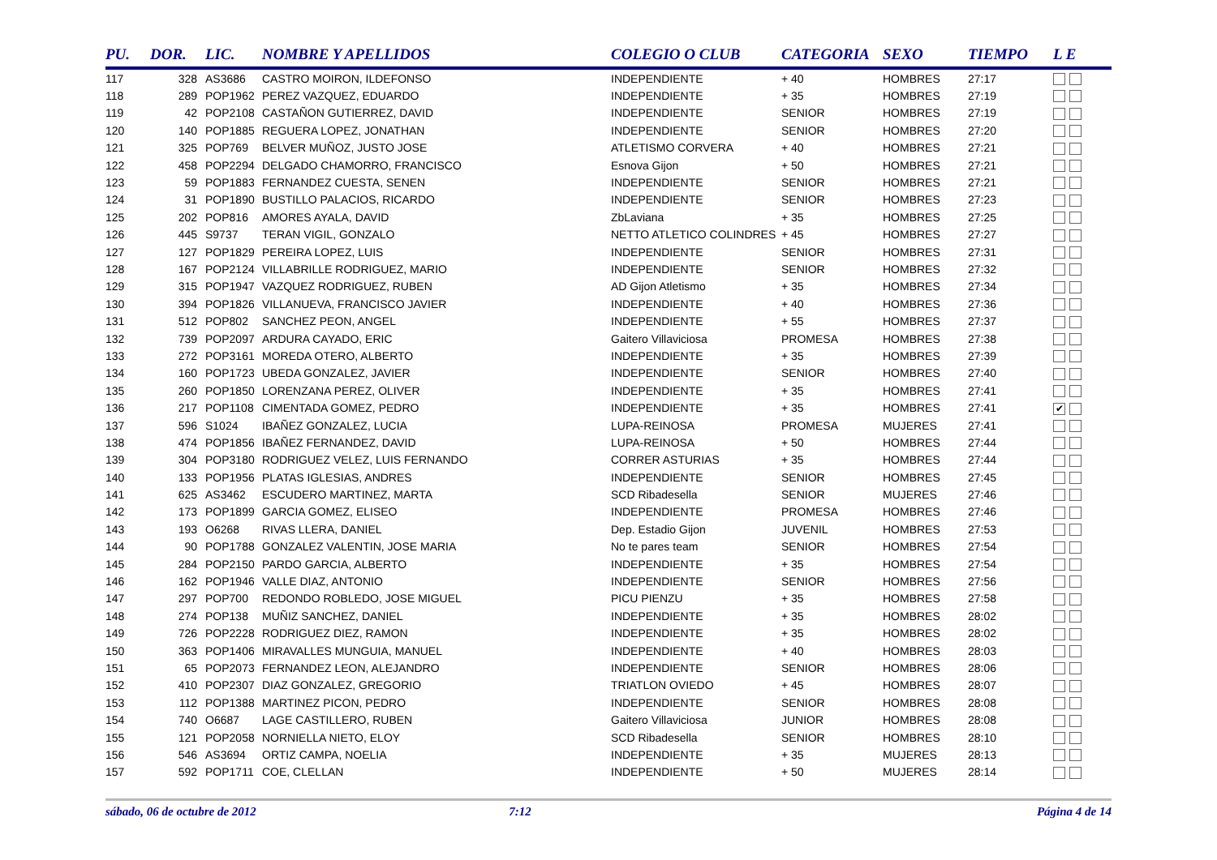| PU. | DOR. | LIC. | NOMBRE Y APELLIDOS | COLEGIO O CLUB | CATEGORIA | SEXO | TIEMPO | L E |
| --- | --- | --- | --- | --- | --- | --- | --- | --- |
| 117 | 328 | AS3686 | CASTRO MOIRON, ILDEFONSO | INDEPENDIENTE | + 40 | HOMBRES | 27:17 | |
| 118 | 289 | POP1962 | PEREZ VAZQUEZ, EDUARDO | INDEPENDIENTE | + 35 | HOMBRES | 27:19 | |
| 119 | 42 | POP2108 | CASTAÑON GUTIERREZ, DAVID | INDEPENDIENTE | SENIOR | HOMBRES | 27:19 | |
| 120 | 140 | POP1885 | REGUERA LOPEZ, JONATHAN | INDEPENDIENTE | SENIOR | HOMBRES | 27:20 | |
| 121 | 325 | POP769 | BELVER MUÑOZ, JUSTO JOSE | ATLETISMO CORVERA | + 40 | HOMBRES | 27:21 | |
| 122 | 458 | POP2294 | DELGADO CHAMORRO, FRANCISCO | Esnova Gijon | + 50 | HOMBRES | 27:21 | |
| 123 | 59 | POP1883 | FERNANDEZ CUESTA, SENEN | INDEPENDIENTE | SENIOR | HOMBRES | 27:21 | |
| 124 | 31 | POP1890 | BUSTILLO PALACIOS, RICARDO | INDEPENDIENTE | SENIOR | HOMBRES | 27:23 | |
| 125 | 202 | POP816 | AMORES AYALA, DAVID | ZbLaviana | + 35 | HOMBRES | 27:25 | |
| 126 | 445 | S9737 | TERAN VIGIL, GONZALO | NETTO ATLETICO COLINDRES | + 45 | HOMBRES | 27:27 | |
| 127 | 127 | POP1829 | PEREIRA LOPEZ, LUIS | INDEPENDIENTE | SENIOR | HOMBRES | 27:31 | |
| 128 | 167 | POP2124 | VILLABRILLE RODRIGUEZ, MARIO | INDEPENDIENTE | SENIOR | HOMBRES | 27:32 | |
| 129 | 315 | POP1947 | VAZQUEZ RODRIGUEZ, RUBEN | AD Gijon Atletismo | + 35 | HOMBRES | 27:34 | |
| 130 | 394 | POP1826 | VILLANUEVA, FRANCISCO JAVIER | INDEPENDIENTE | + 40 | HOMBRES | 27:36 | |
| 131 | 512 | POP802 | SANCHEZ PEON, ANGEL | INDEPENDIENTE | + 55 | HOMBRES | 27:37 | |
| 132 | 739 | POP2097 | ARDURA CAYADO, ERIC | Gaitero Villaviciosa | PROMESA | HOMBRES | 27:38 | |
| 133 | 272 | POP3161 | MOREDA OTERO, ALBERTO | INDEPENDIENTE | + 35 | HOMBRES | 27:39 | |
| 134 | 160 | POP1723 | UBEDA GONZALEZ, JAVIER | INDEPENDIENTE | SENIOR | HOMBRES | 27:40 | |
| 135 | 260 | POP1850 | LORENZANA PEREZ, OLIVER | INDEPENDIENTE | + 35 | HOMBRES | 27:41 | |
| 136 | 217 | POP1108 | CIMENTADA GOMEZ, PEDRO | INDEPENDIENTE | + 35 | HOMBRES | 27:41 | ✔ |
| 137 | 596 | S1024 | IBAÑEZ GONZALEZ, LUCIA | LUPA-REINOSA | PROMESA | MUJERES | 27:41 | |
| 138 | 474 | POP1856 | IBAÑEZ FERNANDEZ, DAVID | LUPA-REINOSA | + 50 | HOMBRES | 27:44 | |
| 139 | 304 | POP3180 | RODRIGUEZ VELEZ, LUIS FERNANDO | CORRER ASTURIAS | + 35 | HOMBRES | 27:44 | |
| 140 | 133 | POP1956 | PLATAS IGLESIAS, ANDRES | INDEPENDIENTE | SENIOR | HOMBRES | 27:45 | |
| 141 | 625 | AS3462 | ESCUDERO MARTINEZ, MARTA | SCD Ribadesella | SENIOR | MUJERES | 27:46 | |
| 142 | 173 | POP1899 | GARCIA GOMEZ, ELISEO | INDEPENDIENTE | PROMESA | HOMBRES | 27:46 | |
| 143 | 193 | O6268 | RIVAS LLERA, DANIEL | Dep. Estadio Gijon | JUVENIL | HOMBRES | 27:53 | |
| 144 | 90 | POP1788 | GONZALEZ VALENTIN, JOSE MARIA | No te pares team | SENIOR | HOMBRES | 27:54 | |
| 145 | 284 | POP2150 | PARDO GARCIA, ALBERTO | INDEPENDIENTE | + 35 | HOMBRES | 27:54 | |
| 146 | 162 | POP1946 | VALLE DIAZ, ANTONIO | INDEPENDIENTE | SENIOR | HOMBRES | 27:56 | |
| 147 | 297 | POP700 | REDONDO ROBLEDO, JOSE MIGUEL | PICU PIENZU | + 35 | HOMBRES | 27:58 | |
| 148 | 274 | POP138 | MUÑIZ SANCHEZ, DANIEL | INDEPENDIENTE | + 35 | HOMBRES | 28:02 | |
| 149 | 726 | POP2228 | RODRIGUEZ DIEZ, RAMON | INDEPENDIENTE | + 35 | HOMBRES | 28:02 | |
| 150 | 363 | POP1406 | MIRAVALLES MUNGUIA, MANUEL | INDEPENDIENTE | + 40 | HOMBRES | 28:03 | |
| 151 | 65 | POP2073 | FERNANDEZ LEON, ALEJANDRO | INDEPENDIENTE | SENIOR | HOMBRES | 28:06 | |
| 152 | 410 | POP2307 | DIAZ GONZALEZ, GREGORIO | TRIATLON OVIEDO | + 45 | HOMBRES | 28:07 | |
| 153 | 112 | POP1388 | MARTINEZ PICON, PEDRO | INDEPENDIENTE | SENIOR | HOMBRES | 28:08 | |
| 154 | 740 | O6687 | LAGE CASTILLERO, RUBEN | Gaitero Villaviciosa | JUNIOR | HOMBRES | 28:08 | |
| 155 | 121 | POP2058 | NORNIELLA NIETO, ELOY | SCD Ribadesella | SENIOR | HOMBRES | 28:10 | |
| 156 | 546 | AS3694 | ORTIZ CAMPA, NOELIA | INDEPENDIENTE | + 35 | MUJERES | 28:13 | |
| 157 | 592 | POP1711 | COE, CLELLAN | INDEPENDIENTE | + 50 | MUJERES | 28:14 | |
sábado, 06 de octubre de 2012 7:12 Página 4 de 14